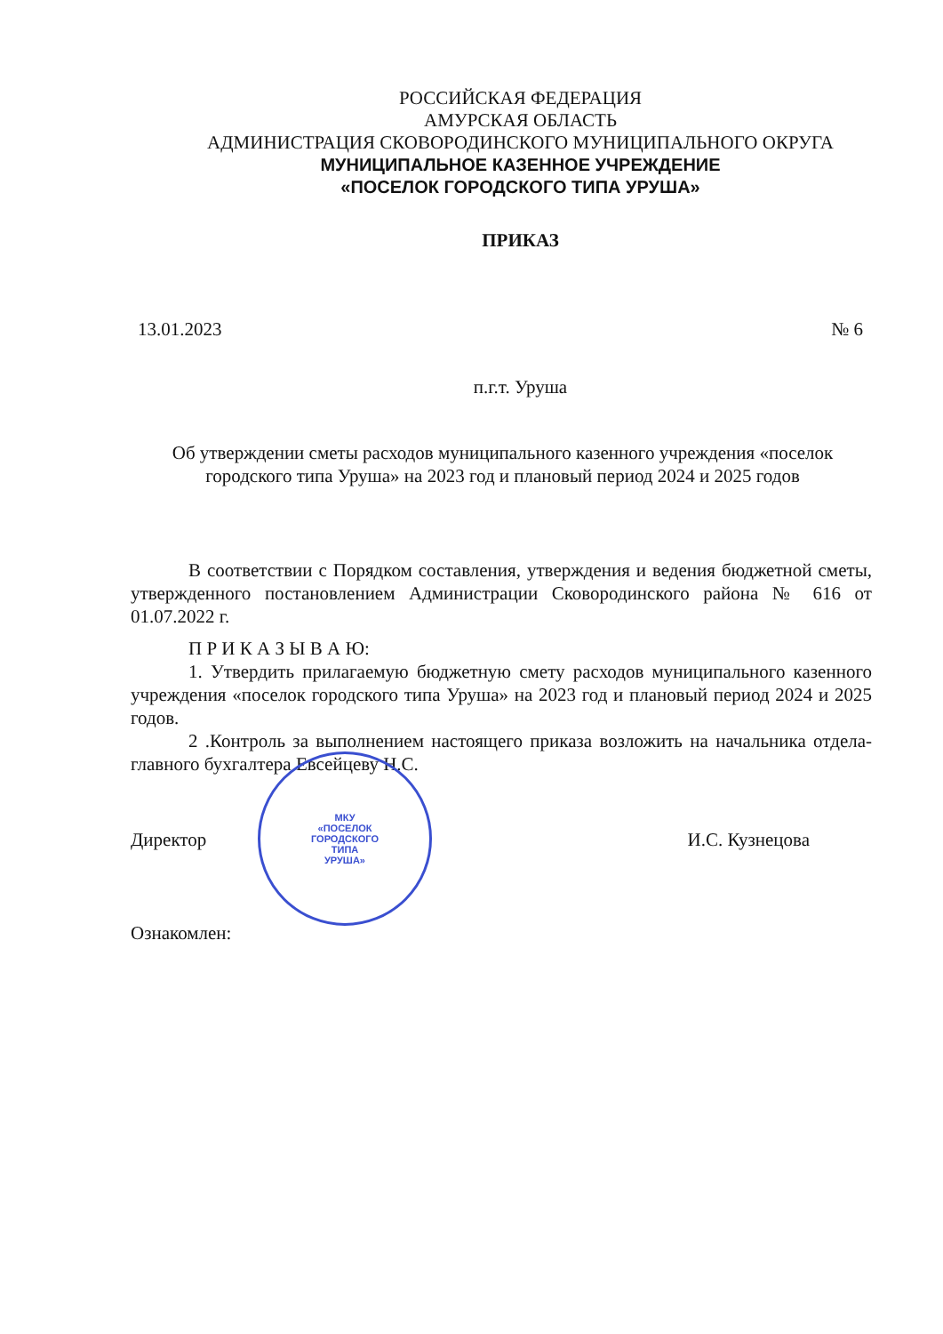РОССИЙСКАЯ ФЕДЕРАЦИЯ
АМУРСКАЯ ОБЛАСТЬ
АДМИНИСТРАЦИЯ СКОВОРОДИНСКОГО МУНИЦИПАЛЬНОГО ОКРУГА
МУНИЦИПАЛЬНОЕ КАЗЕННОЕ УЧРЕЖДЕНИЕ
«ПОСЕЛОК ГОРОДСКОГО ТИПА УРУША»
ПРИКАЗ
13.01.2023 № 6
п.г.т. Уруша
Об утверждении сметы расходов муниципального казенного учреждения «поселок городского типа Уруша» на 2023 год и плановый период 2024 и 2025 годов
В соответствии с Порядком составления, утверждения и ведения бюджетной сметы, утвержденного постановлением Администрации Сковородинского района № 616 от 01.07.2022 г.
П Р И К А З Ы В А Ю:
1. Утвердить прилагаемую бюджетную смету расходов муниципального казенного учреждения «поселок городского типа Уруша» на 2023 год и плановый период 2024 и 2025 годов.
2 .Контроль за выполнением настоящего приказа возложить на начальника отдела-главного бухгалтера Евсейцеву Н.С.
Директор И.С. Кузнецова
Ознакомлен:
МКУ
«ПОСЕЛОК
ГОРОДСКОГО
ТИПА
УРУША»